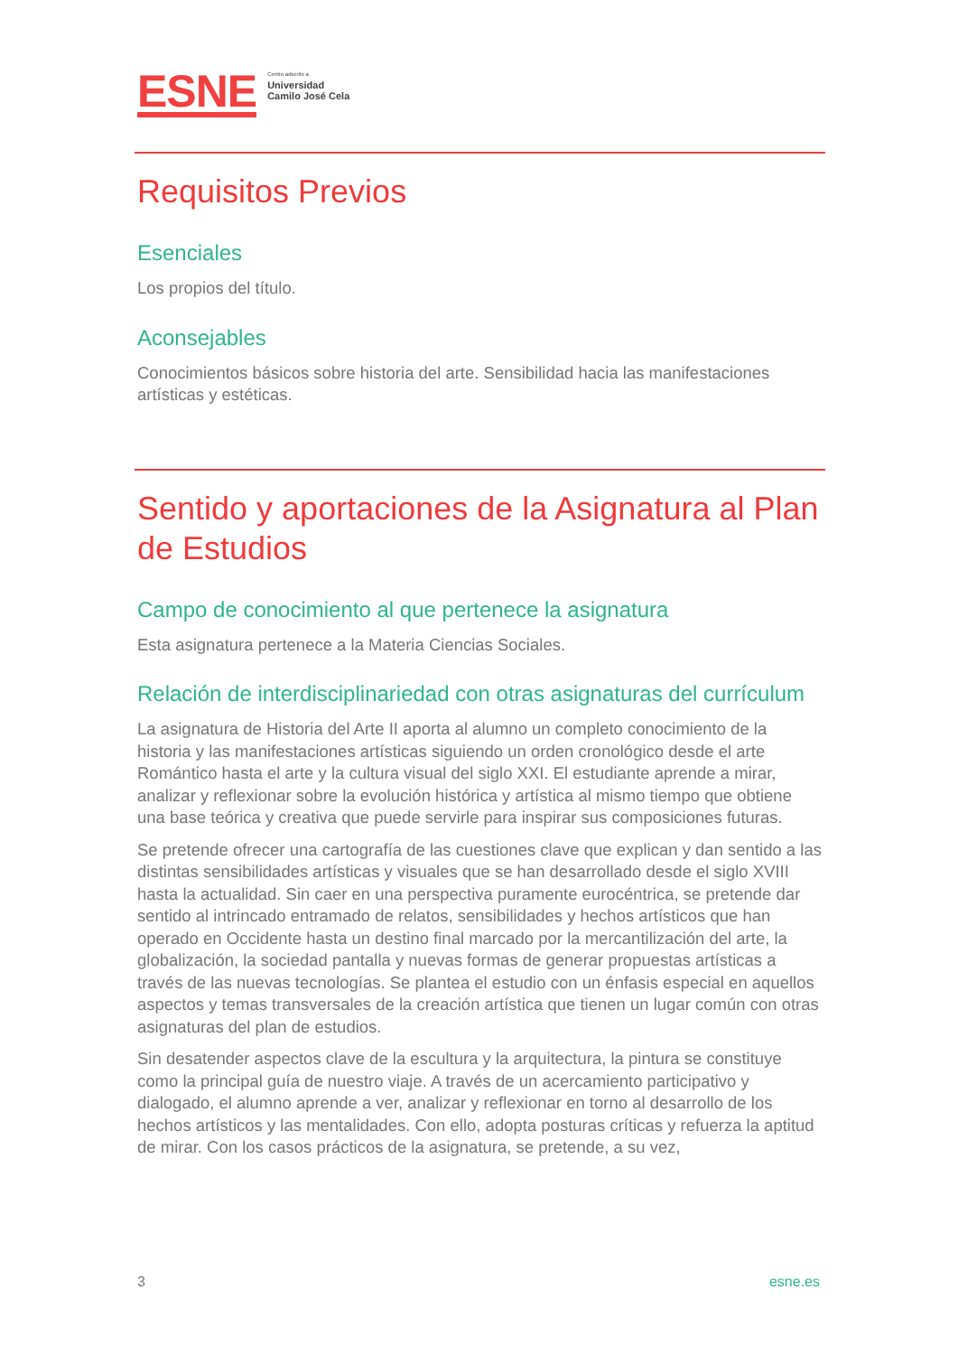ESNE
Centro adscrito a
Universidad
Camilo José Cela
Requisitos Previos
Esenciales
Los propios del título.
Aconsejables
Conocimientos básicos sobre historia del arte. Sensibilidad hacia las manifestaciones artísticas y estéticas.
Sentido y aportaciones de la Asignatura al Plan de Estudios
Campo de conocimiento al que pertenece la asignatura
Esta asignatura pertenece a la Materia Ciencias Sociales.
Relación de interdisciplinariedad con otras asignaturas del currículum
La asignatura de Historia del Arte II aporta al alumno un completo conocimiento de la historia y las manifestaciones artísticas siguiendo un orden cronológico desde el arte Romántico hasta el arte y la cultura visual del siglo XXI. El estudiante aprende a mirar, analizar y reflexionar sobre la evolución histórica y artística al mismo tiempo que obtiene una base teórica y creativa que puede servirle para inspirar sus composiciones futuras.
Se pretende ofrecer una cartografía de las cuestiones clave que explican y dan sentido a las distintas sensibilidades artísticas y visuales que se han desarrollado desde el siglo XVIII hasta la actualidad. Sin caer en una perspectiva puramente eurocéntrica, se pretende dar sentido al intrincado entramado de relatos, sensibilidades y hechos artísticos que han operado en Occidente hasta un destino final marcado por la mercantilización del arte, la globalización, la sociedad pantalla y nuevas formas de generar propuestas artísticas a través de las nuevas tecnologías. Se plantea el estudio con un énfasis especial en aquellos aspectos y temas transversales de la creación artística que tienen un lugar común con otras asignaturas del plan de estudios.
Sin desatender aspectos clave de la escultura y la arquitectura, la pintura se constituye como la principal guía de nuestro viaje. A través de un acercamiento participativo y dialogado, el alumno aprende a ver, analizar y reflexionar en torno al desarrollo de los hechos artísticos y las mentalidades. Con ello, adopta posturas críticas y refuerza la aptitud de mirar. Con los casos prácticos de la asignatura, se pretende, a su vez,
3 esne.es